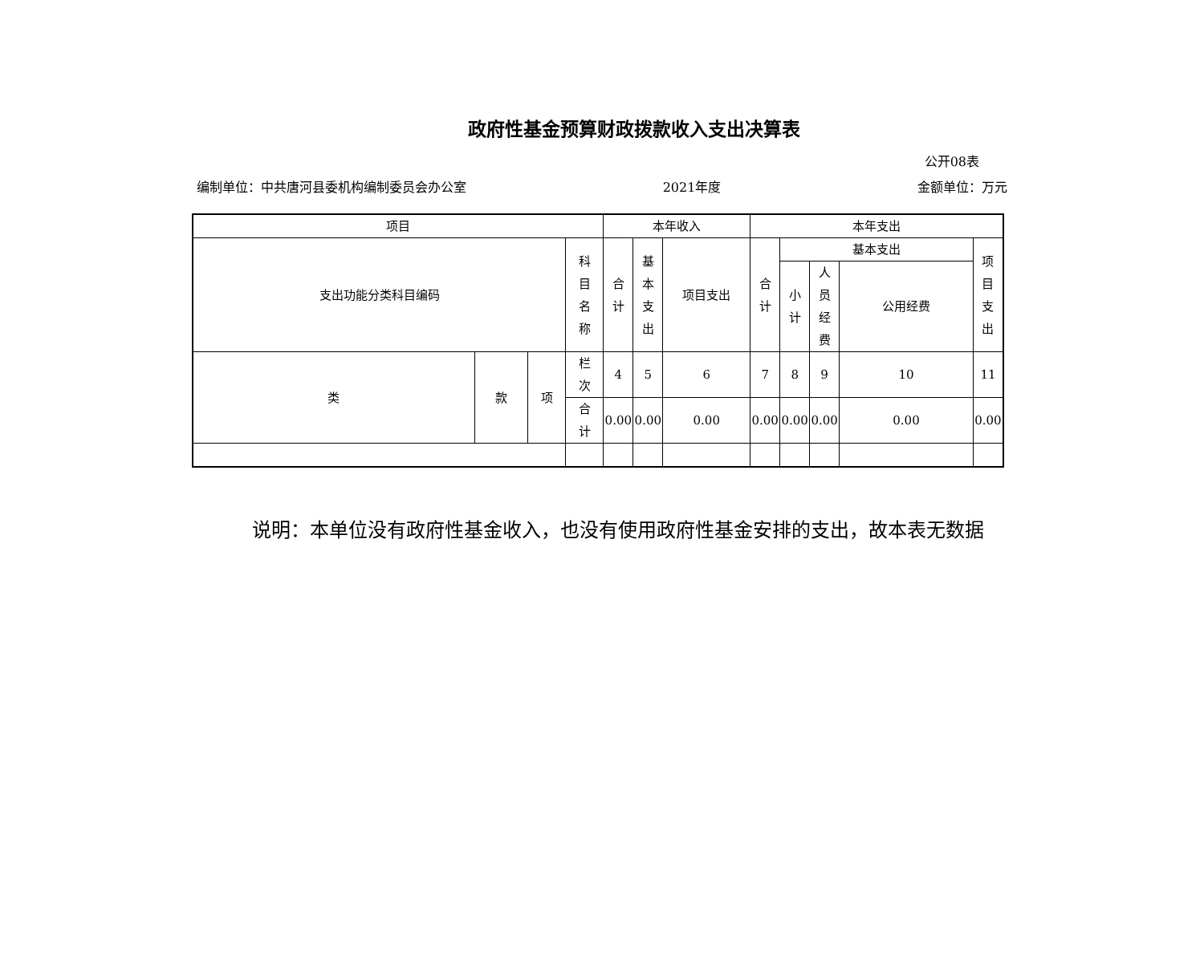政府性基金预算财政拨款收入支出决算表
公开08表
编制单位：中共唐河县委机构编制委员会办公室 2021年度 金额单位：万元
| 项目 | | | | 本年收入 | | | 本年支出 | | | | |
| --- | --- | --- | --- | --- | --- | --- | --- | --- | --- | --- | --- |
| 支出功能分类科目编码 | | | 科 目 名 称 | 合 计 | 基 本 支 出 | 项目支出 | 合 计 | 基本支出 | | | 项 目 支 出 |
| | | | | | | | | 小 计 | 人 员 经 费 | 公用经费 | |
| 类 | 款 | 项 | 栏 次 | 4 | 5 | 6 | 7 | 8 | 9 | 10 | 11 |
| | | | 合 计 | 0.00 | 0.00 | 0.00 | 0.00 | 0.00 | 0.00 | 0.00 | 0.00 |
说明：本单位没有政府性基金收入，也没有使用政府性基金安排的支出，故本表无数据